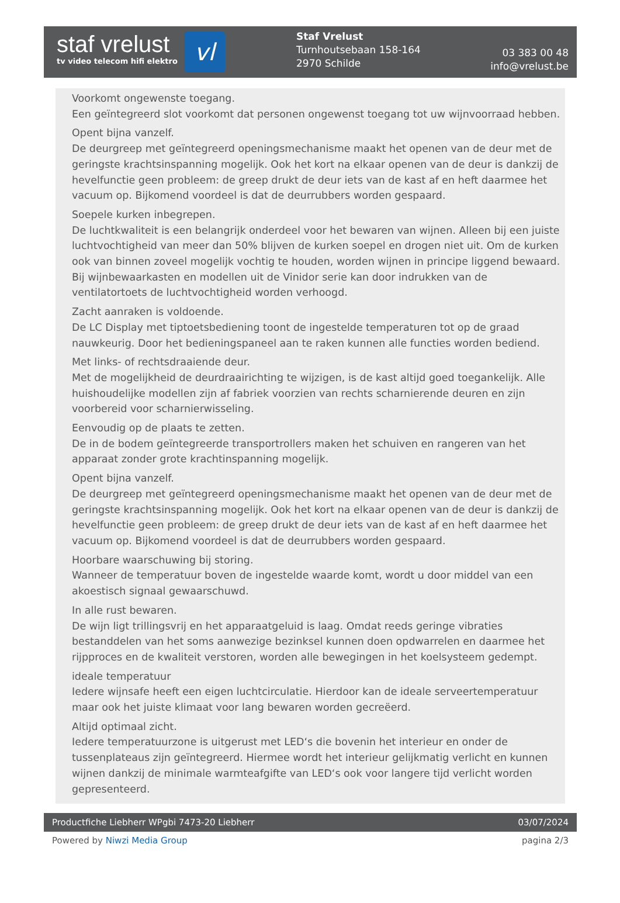staf vrelust
tv video telecom hifi elektro
vl
Staf Vrelust
Turnhoutsebaan 158-164
2970 Schilde
03 383 00 48
info@vrelust.be
Voorkomt ongewenste toegang.
Een geïntegreerd slot voorkomt dat personen ongewenst toegang tot uw wijnvoorraad hebben.
Opent bijna vanzelf.
De deurgreep met geïntegreerd openingsmechanisme maakt het openen van de deur met de geringste krachtsinspanning mogelijk. Ook het kort na elkaar openen van de deur is dankzij de hevelfunctie geen probleem: de greep drukt de deur iets van de kast af en heft daarmee het vacuum op. Bijkomend voordeel is dat de deurrubbers worden gespaard.
Soepele kurken inbegrepen.
De luchtkwaliteit is een belangrijk onderdeel voor het bewaren van wijnen. Alleen bij een juiste luchtvochtigheid van meer dan 50% blijven de kurken soepel en drogen niet uit. Om de kurken ook van binnen zoveel mogelijk vochtig te houden, worden wijnen in principe liggend bewaard. Bij wijnbewaarkasten en modellen uit de Vinidor serie kan door indrukken van de ventilatortoets de luchtvochtigheid worden verhoogd.
Zacht aanraken is voldoende.
De LC Display met tiptoetsbediening toont de ingestelde temperaturen tot op de graad nauwkeurig. Door het bedieningspaneel aan te raken kunnen alle functies worden bediend.
Met links- of rechtsdraaiende deur.
Met de mogelijkheid de deurdraairichting te wijzigen, is de kast altijd goed toegankelijk. Alle huishoudelijke modellen zijn af fabriek voorzien van rechts scharnierende deuren en zijn voorbereid voor scharnierwisseling.
Eenvoudig op de plaats te zetten.
De in de bodem geïntegreerde transportrollers maken het schuiven en rangeren van het apparaat zonder grote krachtinspanning mogelijk.
Opent bijna vanzelf.
De deurgreep met geïntegreerd openingsmechanisme maakt het openen van de deur met de geringste krachtsinspanning mogelijk. Ook het kort na elkaar openen van de deur is dankzij de hevelfunctie geen probleem: de greep drukt de deur iets van de kast af en heft daarmee het vacuum op. Bijkomend voordeel is dat de deurrubbers worden gespaard.
Hoorbare waarschuwing bij storing.
Wanneer de temperatuur boven de ingestelde waarde komt, wordt u door middel van een akoestisch signaal gewaarschuwd.
In alle rust bewaren.
De wijn ligt trillingsvrij en het apparaatgeluid is laag. Omdat reeds geringe vibraties bestanddelen van het soms aanwezige bezinksel kunnen doen opdwarrelen en daarmee het rijpproces en de kwaliteit verstoren, worden alle bewegingen in het koelsysteem gedempt.
ideale temperatuur
Iedere wijnsafe heeft een eigen luchtcirculatie. Hierdoor kan de ideale serveertemperatuur maar ook het juiste klimaat voor lang bewaren worden gecreëerd.
Altijd optimaal zicht.
Iedere temperatuurzone is uitgerust met LED‘s die bovenin het interieur en onder de tussenplateaus zijn geïntegreerd. Hiermee wordt het interieur gelijkmatig verlicht en kunnen wijnen dankzij de minimale warmteafgifte van LED‘s ook voor langere tijd verlicht worden gepresenteerd.
Productfiche Liebherr WPgbi 7473-20 Liebherr 03/07/2024
Powered by Niwzi Media Group pagina 2/3